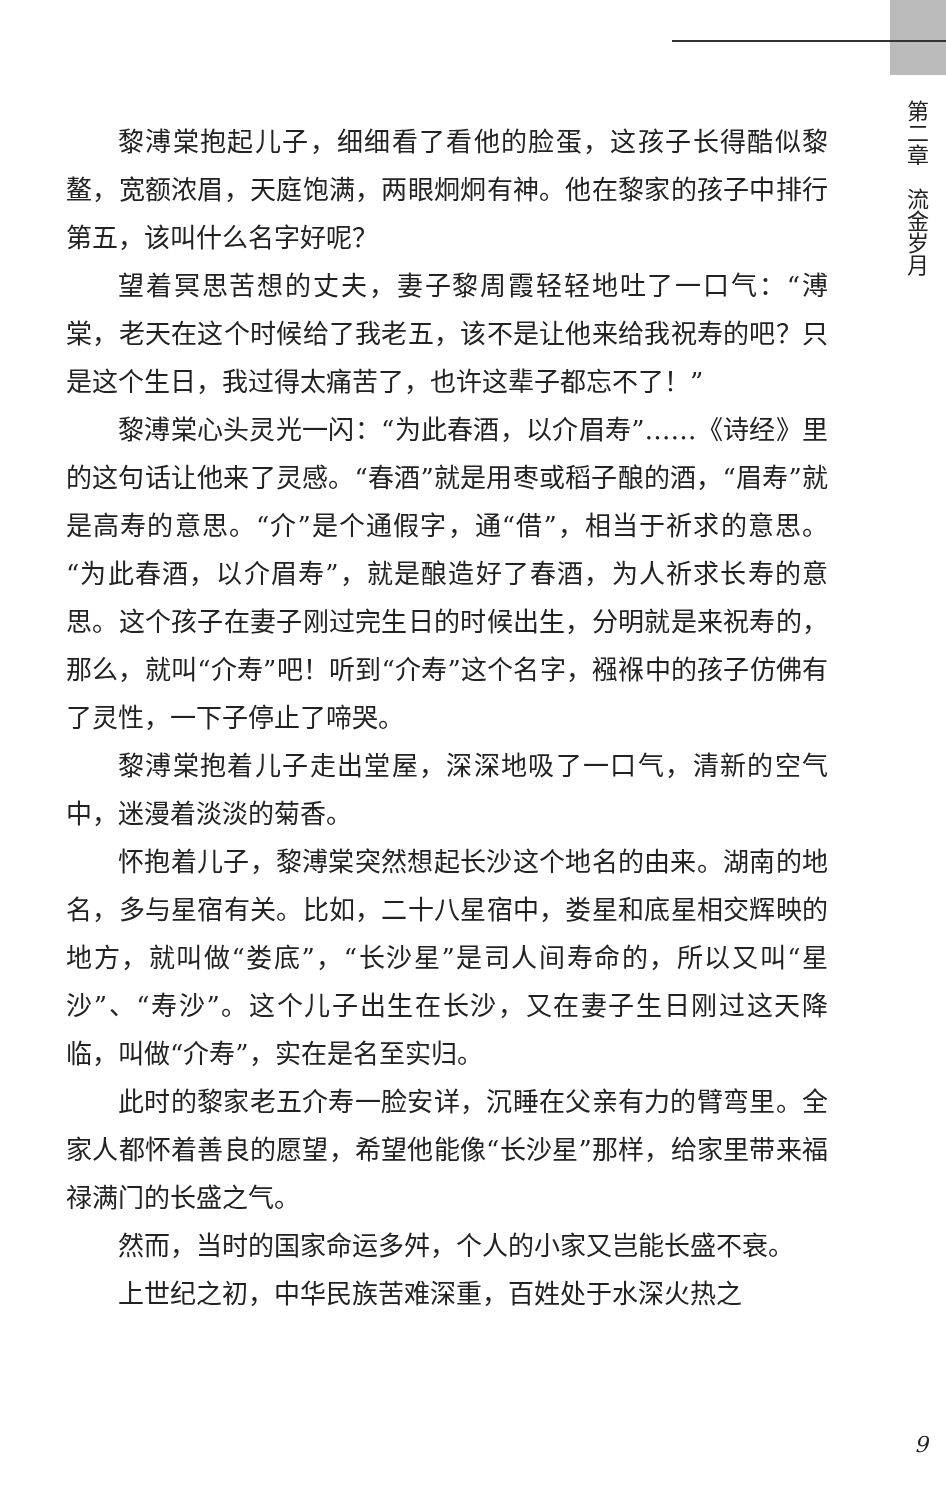第二章　流金岁月
黎溥棠抱起儿子，细细看了看他的脸蛋，这孩子长得酷似黎鳌，宽额浓眉，天庭饱满，两眼炯炯有神。他在黎家的孩子中排行第五，该叫什么名字好呢？
望着冥思苦想的丈夫，妻子黎周霞轻轻地吐了一口气：“溥棠，老天在这个时候给了我老五，该不是让他来给我祝寿的吧？只是这个生日，我过得太痛苦了，也许这辈子都忘不了！”
黎溥棠心头灵光一闪：“为此春酒，以介眉寿”……《诗经》里的这句话让他来了灵感。“春酒”就是用枣或稻子酿的酒，“眉寿”就是高寿的意思。“介”是个通假字，通“借”，相当于祈求的意思。“为此春酒，以介眉寿”，就是酿造好了春酒，为人祈求长寿的意思。这个孩子在妻子刚过完生日的时候出生，分明就是来祝寿的，那么，就叫“介寿”吧！听到“介寿”这个名字，襁褓中的孩子仿佛有了灵性，一下子停止了啼哭。
黎溥棠抱着儿子走出堂屋，深深地吸了一口气，清新的空气中，迷漫着淡淡的菊香。
怀抱着儿子，黎溥棠突然想起长沙这个地名的由来。湖南的地名，多与星宿有关。比如，二十八星宿中，娄星和底星相交辉映的地方，就叫做“娄底”，“长沙星”是司人间寿命的，所以又叫“星沙”、“寿沙”。这个儿子出生在长沙，又在妻子生日刚过这天降临，叫做“介寿”，实在是名至实归。
此时的黎家老五介寿一脸安详，沉睡在父亲有力的臂弯里。全家人都怀着善良的愿望，希望他能像“长沙星”那样，给家里带来福禄满门的长盛之气。
然而，当时的国家命运多舛，个人的小家又岂能长盛不衰。
上世纪之初，中华民族苦难深重，百姓处于水深火热之
9